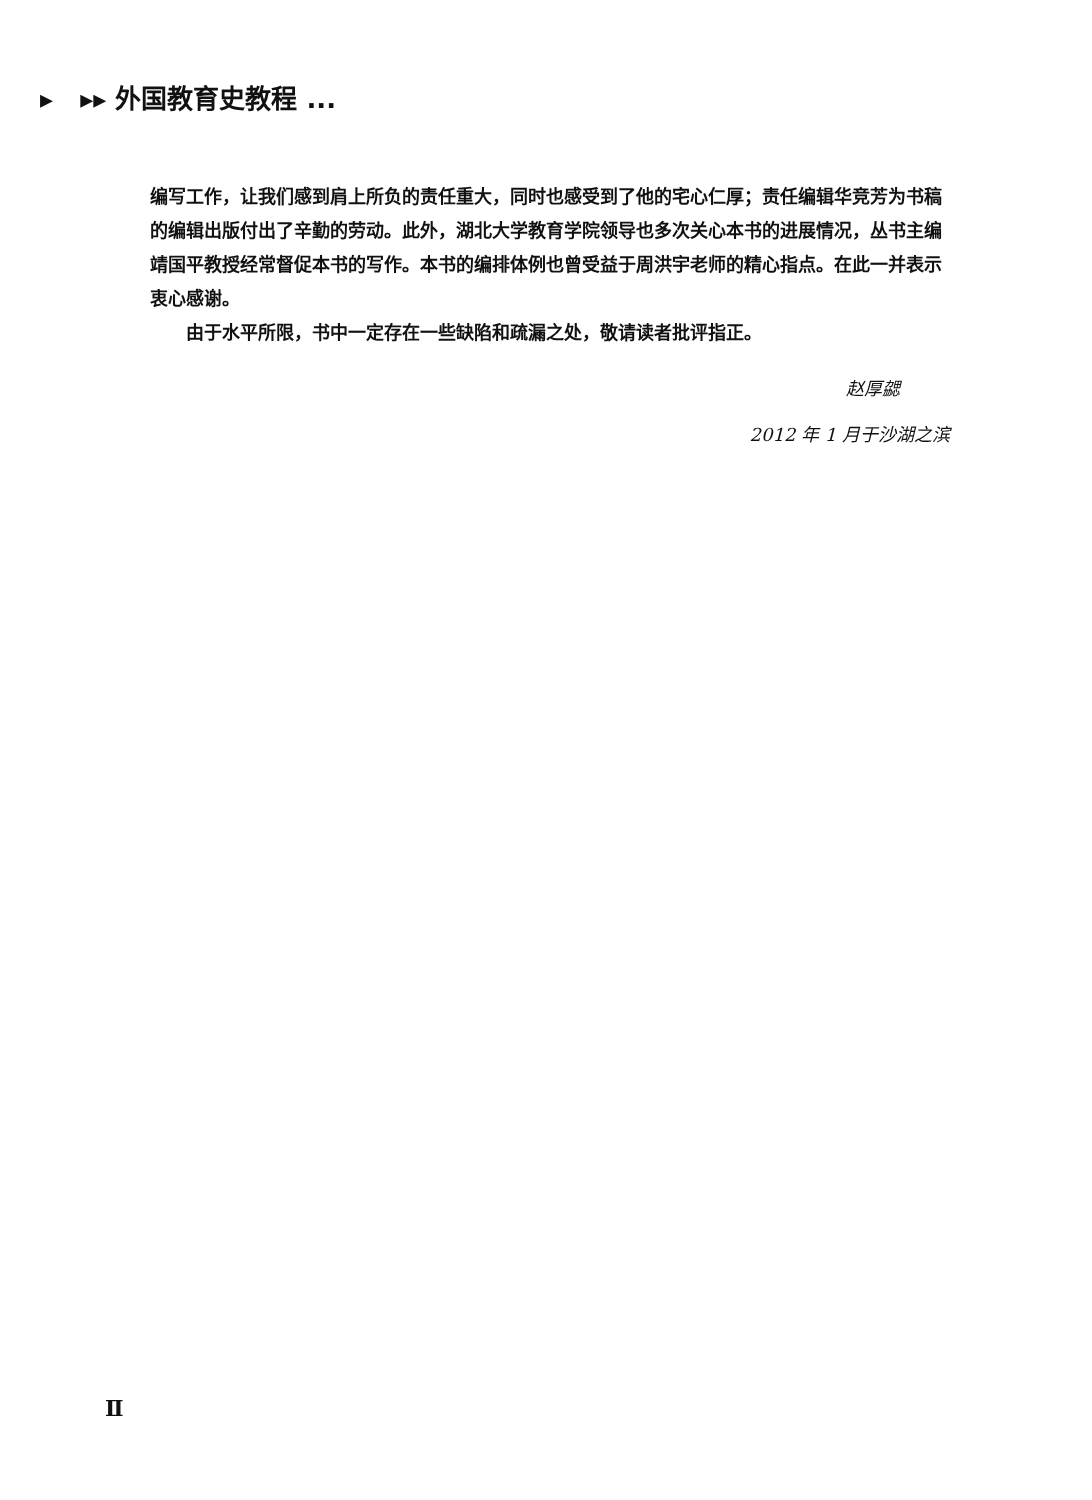▸ ▸▸ 外国教育史教程 ...
编写工作，让我们感到肩上所负的责任重大，同时也感受到了他的宅心仁厚；责任编辑华竞芳为书稿的编辑出版付出了辛勤的劳动。此外，湖北大学教育学院领导也多次关心本书的进展情况，丛书主编靖国平教授经常督促本书的写作。本书的编排体例也曾受益于周洪宇老师的精心指点。在此一并表示衷心感谢。
由于水平所限，书中一定存在一些缺陷和疏漏之处，敬请读者批评指正。
赵厚勰
2012 年 1 月于沙湖之滨
Ⅱ